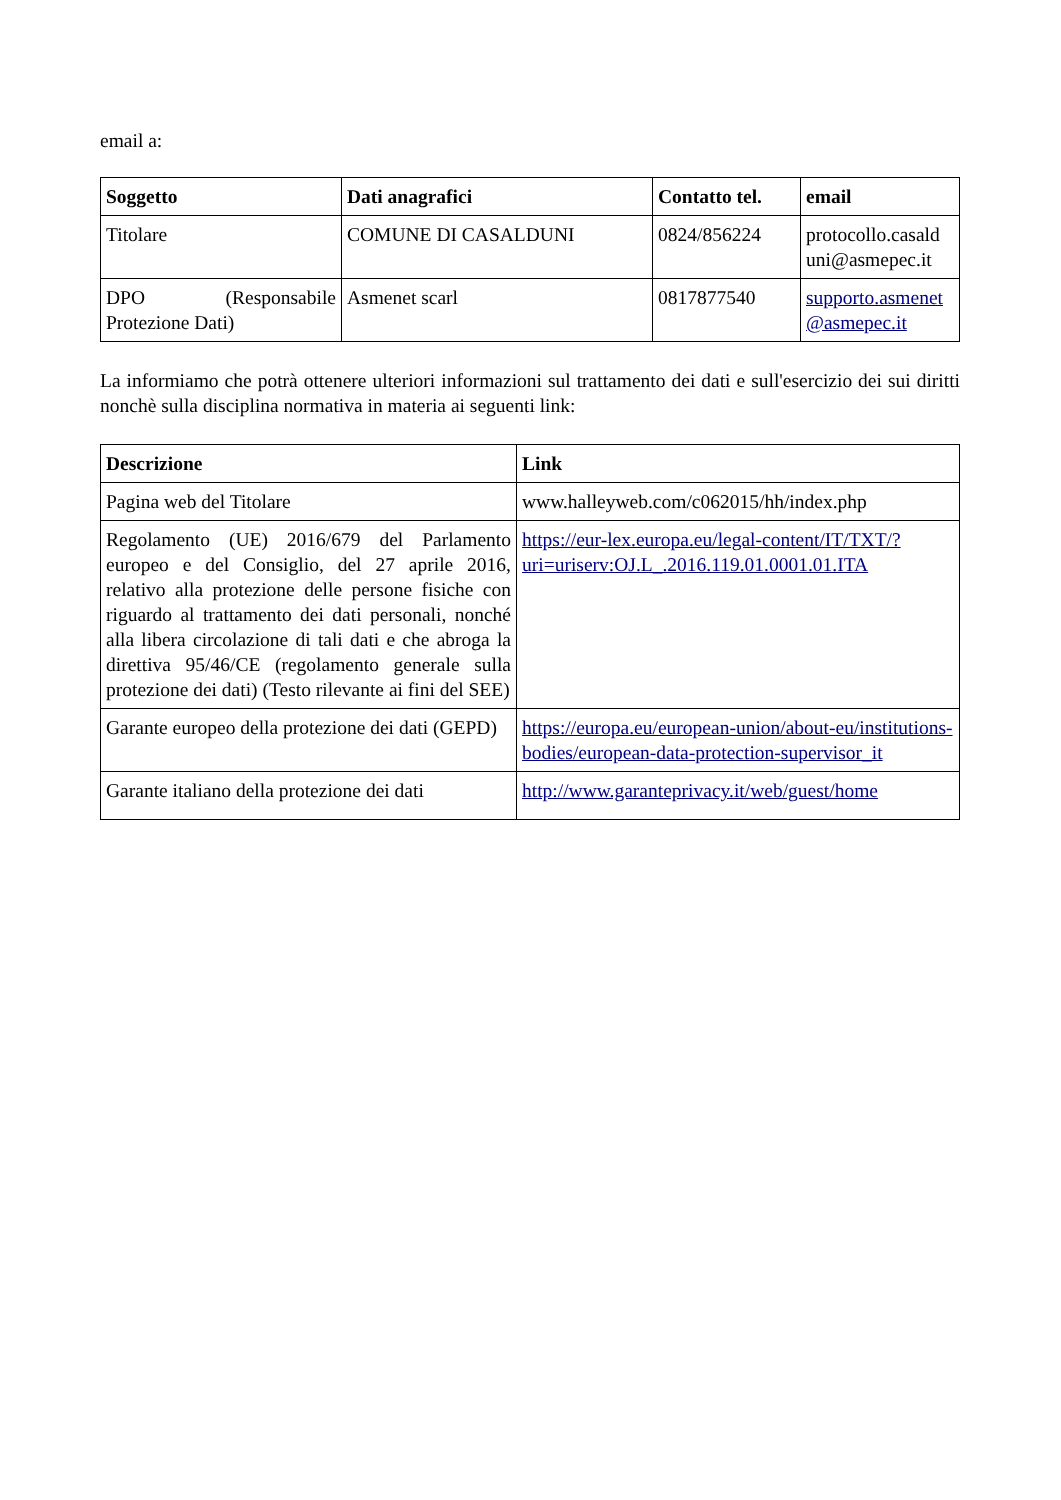email a:
| Soggetto | Dati anagrafici | Contatto tel. | email |
| --- | --- | --- | --- |
| Titolare | COMUNE DI CASALDUNI | 0824/856224 | protocollo.casald uni@asmepec.it |
| DPO (Responsabile Protezione Dati) | Asmenet scarl | 0817877540 | supporto.asmenet @asmepec.it |
La informiamo che potrà ottenere ulteriori informazioni sul trattamento dei dati e sull'esercizio dei sui diritti nonchè sulla disciplina normativa in materia ai seguenti link:
| Descrizione | Link |
| --- | --- |
| Pagina web del Titolare | www.halleyweb.com/c062015/hh/index.php |
| Regolamento (UE) 2016/679 del Parlamento europeo e del Consiglio, del 27 aprile 2016, relativo alla protezione delle persone fisiche con riguardo al trattamento dei dati personali, nonché alla libera circolazione di tali dati e che abroga la direttiva 95/46/CE (regolamento generale sulla protezione dei dati) (Testo rilevante ai fini del SEE) | https://eur-lex.europa.eu/legal-content/IT/TXT/?uri=uriserv:OJ.L_.2016.119.01.0001.01.ITA |
| Garante europeo della protezione dei dati (GEPD) | https://europa.eu/european-union/about-eu/institutions-bodies/european-data-protection-supervisor_it |
| Garante italiano della protezione dei dati | http://www.garanteprivacy.it/web/guest/home |